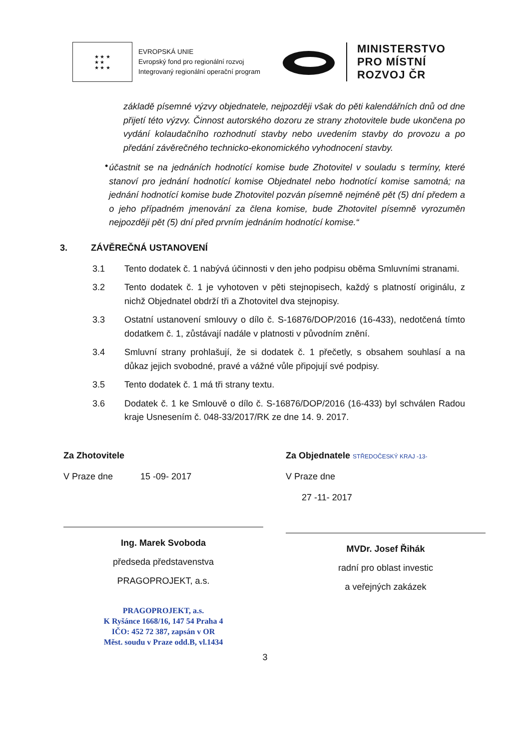★ ★ ★
★ ★
★ ★ ★
EVROPSKÁ UNIE
Evropský fond pro regionální rozvoj
Integrovaný regionální operační program
MINISTERSTVO
PRO MÍSTNÍ
ROZVOJ ČR
základě písemné výzvy objednatele, nejpozději však do pěti kalendářních dnů od dne přijetí této výzvy. Činnost autorského dozoru ze strany zhotovitele bude ukončena po vydání kolaudačního rozhodnutí stavby nebo uvedením stavby do provozu a po předání závěrečného technicko-ekonomického vyhodnocení stavby.
•
účastnit se na jednáních hodnotící komise bude Zhotovitel v souladu s termíny, které stanoví pro jednání hodnotící komise Objednatel nebo hodnotící komise samotná; na jednání hodnotící komise bude Zhotovitel pozván písemně nejméně pět (5) dní předem a o jeho případném jmenování za člena komise, bude Zhotovitel písemně vyrozuměn nejpozději pět (5) dní před prvním jednáním hodnotící komise.“
3. ZÁVĚREČNÁ USTANOVENÍ
3.1 Tento dodatek č. 1 nabývá účinnosti v den jeho podpisu oběma Smluvními stranami.
3.2 Tento dodatek č. 1 je vyhotoven v pěti stejnopisech, každý s platností originálu, z nichž Objednatel obdrží tři a Zhotovitel dva stejnopisy.
3.3 Ostatní ustanovení smlouvy o dílo č. S-16876/DOP/2016 (16-433), nedotčená tímto dodatkem č. 1, zůstávají nadále v platnosti v původním znění.
3.4 Smluvní strany prohlašují, že si dodatek č. 1 přečetly, s obsahem souhlasí a na důkaz jejich svobodné, pravé a vážné vůle připojují své podpisy.
3.5 Tento dodatek č. 1 má tři strany textu.
3.6 Dodatek č. 1 ke Smlouvě o dílo č. S-16876/DOP/2016 (16-433) byl schválen Radou kraje Usnesením č. 048-33/2017/RK ze dne 14. 9. 2017.
Za Zhotovitele
V Praze dne 15 -09- 2017
Ing. Marek Svoboda
předseda představenstva
PRAGOPROJEKT, a.s.
PRAGOPROJEKT, a.s.
K Ryšánce 1668/16, 147 54 Praha 4
IČO: 452 72 387, zapsán v OR
Měst. soudu v Praze odd.B, vl.1434
Za Objednatele STŘEDOČESKÝ KRAJ -13-
V Praze dne
27 -11- 2017
MVDr. Josef Řihák
radní pro oblast investic
a veřejných zakázek
3